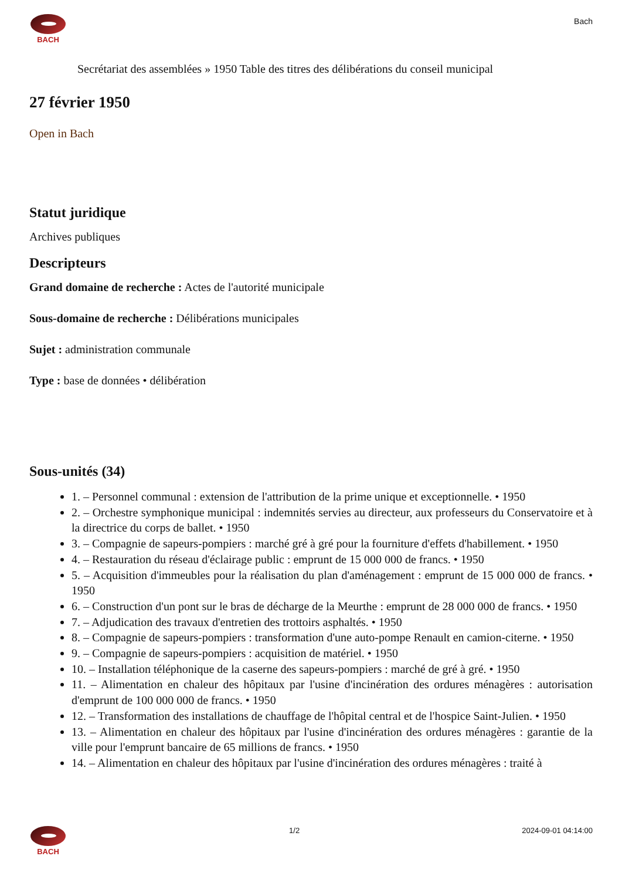BACH
Bach
Secrétariat des assemblées » 1950 Table des titres des délibérations du conseil municipal
27 février 1950
Open in Bach
Statut juridique
Archives publiques
Descripteurs
Grand domaine de recherche : Actes de l'autorité municipale
Sous-domaine de recherche : Délibérations municipales
Sujet : administration communale
Type : base de données • délibération
Sous-unités (34)
1. – Personnel communal : extension de l'attribution de la prime unique et exceptionnelle. • 1950
2. – Orchestre symphonique municipal : indemnités servies au directeur, aux professeurs du Conservatoire et à la directrice du corps de ballet. • 1950
3. – Compagnie de sapeurs-pompiers : marché gré à gré pour la fourniture d'effets d'habillement. • 1950
4. – Restauration du réseau d'éclairage public : emprunt de 15 000 000 de francs. • 1950
5. – Acquisition d'immeubles pour la réalisation du plan d'aménagement : emprunt de 15 000 000 de francs. • 1950
6. – Construction d'un pont sur le bras de décharge de la Meurthe : emprunt de 28 000 000 de francs. • 1950
7. – Adjudication des travaux d'entretien des trottoirs asphaltés. • 1950
8. – Compagnie de sapeurs-pompiers : transformation d'une auto-pompe Renault en camion-citerne. • 1950
9. – Compagnie de sapeurs-pompiers : acquisition de matériel. • 1950
10. – Installation téléphonique de la caserne des sapeurs-pompiers : marché de gré à gré. • 1950
11. – Alimentation en chaleur des hôpitaux par l'usine d'incinération des ordures ménagères : autorisation d'emprunt de 100 000 000 de francs. • 1950
12. – Transformation des installations de chauffage de l'hôpital central et de l'hospice Saint-Julien. • 1950
13. – Alimentation en chaleur des hôpitaux par l'usine d'incinération des ordures ménagères : garantie de la ville pour l'emprunt bancaire de 65 millions de francs. • 1950
14. – Alimentation en chaleur des hôpitaux par l'usine d'incinération des ordures ménagères : traité à
BACH 1/2 2024-09-01 04:14:00